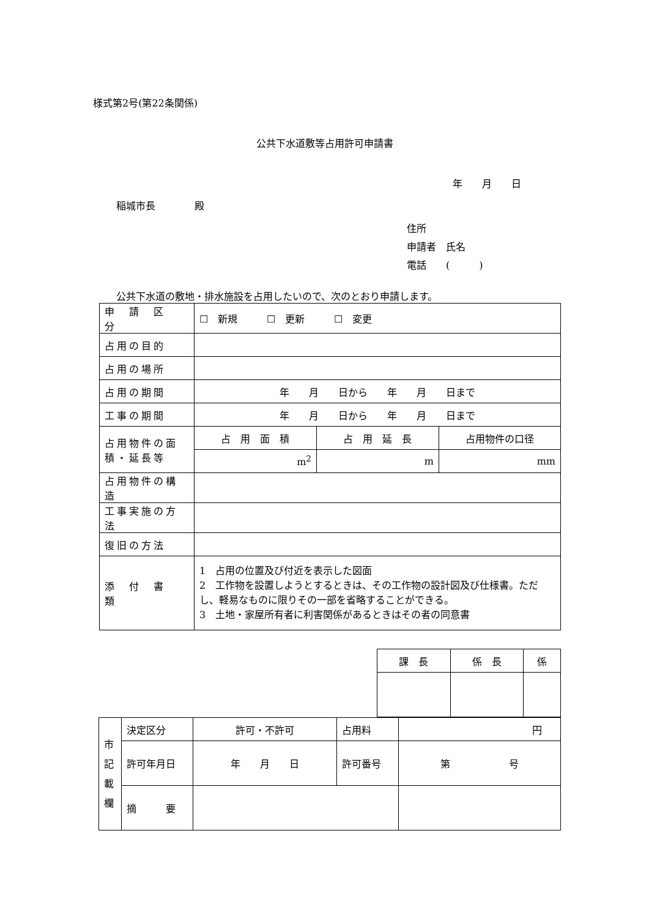様式第2号(第22条関係)
公共下水道敷等占用許可申請書
年　　月　　日
稲城市長　　　　殿
住所
申請者　氏名
電話　　(　　　)
公共下水道の敷地・排水施設を占用したいので、次のとおり申請します。
| 申 請 区 分 | ☐ 新規 ☐ 更新 ☐ 変更 | | |
| 占用の目的 | | | |
| 占用の場所 | | | |
| 占用の期間 | 年 月 日から 年 月 日まで | | |
| 工事の期間 | 年 月 日から 年 月 日まで | | |
| 占用物件の面積・延長等 | 占 用 面 積 | 占 用 延 長 | 占用物件の口径 |
| | m<sup>2</sup> | m | mm |
| 占用物件の構造 | | | |
| 工事実施の方法 | | | |
| 復旧の方法 | | | |
| 添 付 書 類 | 1 占用の位置及び付近を表示した図面 2 工作物を設置しようとするときは、その工作物の設計図及び仕様書。ただし、軽易なものに限りその一部を省略することができる。 3 土地・家屋所有者に利害関係があるときはその者の同意書 | | |
| 課 長 | 係 長 | 係 |
| 市 記 載 欄 | 決定区分 | 許可・不許可 | 占用料 | 円 |
| | 許可年月日 | 年 月 日 | 許可番号 | 第 号 |
| | 摘 要 | | | |